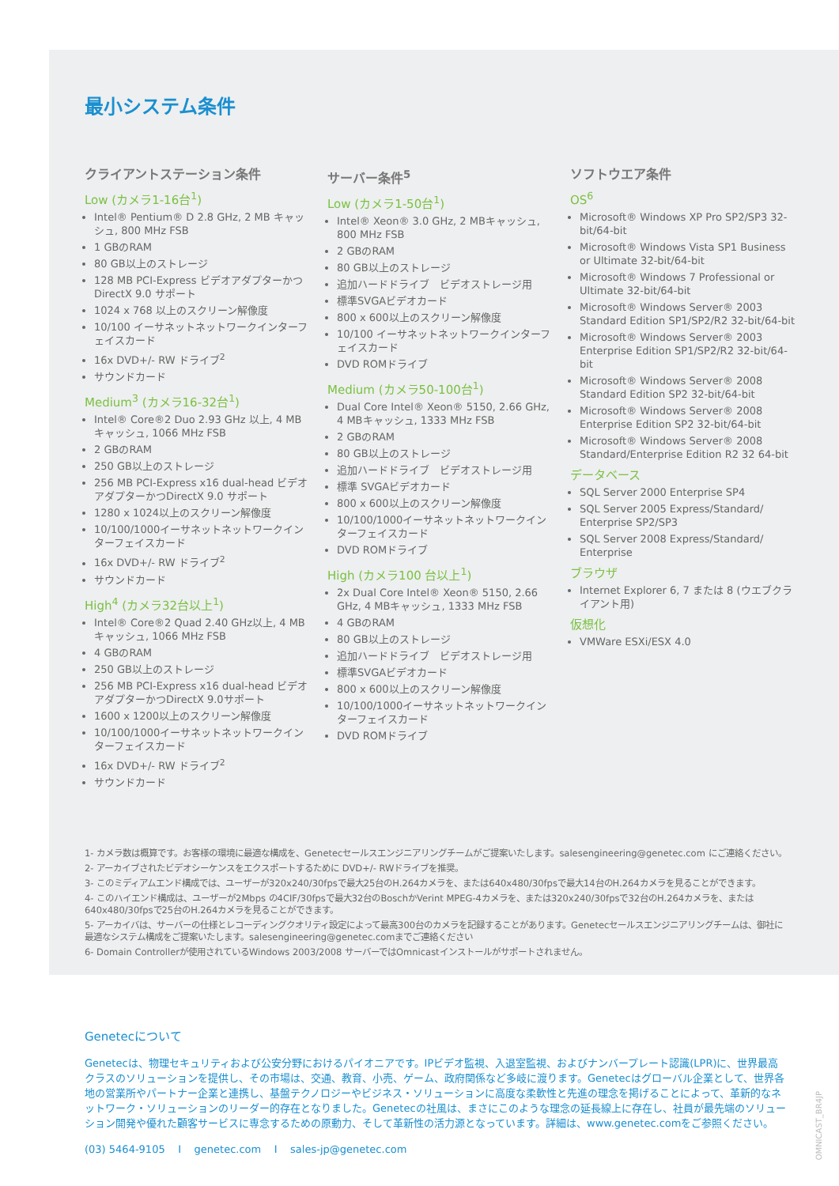最小システム条件
クライアントステーション条件
Low (カメラ1-16台<sup>1</sup>)
Intel® Pentium® D 2.8 GHz, 2 MB キャッシュ, 800 MHz FSB
1 GBのRAM
80 GB以上のストレージ
128 MB PCI-Express ビデオアダプターかつDirectX 9.0 サポート
1024 x 768 以上のスクリーン解像度
10/100 イーサネットネットワークインターフェイスカード
16x DVD+/- RW ドライブ<sup>2</sup>
サウンドカード
Medium<sup>3</sup> (カメラ16-32台<sup>1</sup>)
Intel® Core®2 Duo 2.93 GHz 以上, 4 MB キャッシュ, 1066 MHz FSB
2 GBのRAM
250 GB以上のストレージ
256 MB PCI-Express x16 dual-head ビデオアダプターかつDirectX 9.0 サポート
1280 x 1024以上のスクリーン解像度
10/100/1000イーサネットネットワークインターフェイスカード
16x DVD+/- RW ドライブ<sup>2</sup>
サウンドカード
High<sup>4</sup> (カメラ32台以上<sup>1</sup>)
Intel® Core®2 Quad 2.40 GHz以上, 4 MB キャッシュ, 1066 MHz FSB
4 GBのRAM
250 GB以上のストレージ
256 MB PCI-Express x16 dual-head ビデオアダプターかつDirectX 9.0サポート
1600 x 1200以上のスクリーン解像度
10/100/1000イーサネットネットワークインターフェイスカード
16x DVD+/- RW ドライブ<sup>2</sup>
サウンドカード
サーバー条件<sup>5</sup>
Low (カメラ1-50台<sup>1</sup>)
Intel® Xeon® 3.0 GHz, 2 MBキャッシュ, 800 MHz FSB
2 GBのRAM
80 GB以上のストレージ
追加ハードドライブ　ビデオストレージ用
標準SVGAビデオカード
800 x 600以上のスクリーン解像度
10/100 イーサネットネットワークインターフェイスカード
DVD ROMドライブ
Medium (カメラ50-100台<sup>1</sup>)
Dual Core Intel® Xeon® 5150, 2.66 GHz, 4 MBキャッシュ, 1333 MHz FSB
2 GBのRAM
80 GB以上のストレージ
追加ハードドライブ　ビデオストレージ用
標準 SVGAビデオカード
800 x 600以上のスクリーン解像度
10/100/1000イーサネットネットワークインターフェイスカード
DVD ROMドライブ
High (カメラ100 台以上<sup>1</sup>)
2x Dual Core Intel® Xeon® 5150, 2.66 GHz, 4 MBキャッシュ, 1333 MHz FSB
4 GBのRAM
80 GB以上のストレージ
追加ハードドライブ　ビデオストレージ用
標準SVGAビデオカード
800 x 600以上のスクリーン解像度
10/100/1000イーサネットネットワークインターフェイスカード
DVD ROMドライブ
ソフトウエア条件
OS<sup>6</sup>
Microsoft® Windows XP Pro SP2/SP3 32-bit/64-bit
Microsoft® Windows Vista SP1 Business or Ultimate 32-bit/64-bit
Microsoft® Windows 7 Professional or Ultimate 32-bit/64-bit
Microsoft® Windows Server® 2003 Standard Edition SP1/SP2/R2 32-bit/64-bit
Microsoft® Windows Server® 2003 Enterprise Edition SP1/SP2/R2 32-bit/64-bit
Microsoft® Windows Server® 2008 Standard Edition SP2 32-bit/64-bit
Microsoft® Windows Server® 2008 Enterprise Edition SP2 32-bit/64-bit
Microsoft® Windows Server® 2008 Standard/Enterprise Edition R2 32 64-bit
データベース
SQL Server 2000 Enterprise SP4
SQL Server 2005 Express/Standard/ Enterprise SP2/SP3
SQL Server 2008 Express/Standard/ Enterprise
ブラウザ
Internet Explorer 6, 7 または 8 (ウエブクライアント用)
仮想化
VMWare ESXi/ESX 4.0
1- カメラ数は概算です。お客様の環境に最適な構成を、Genetecセールスエンジニアリングチームがご提案いたします。salesengineering@genetec.com にご連絡ください。
2- アーカイブされたビデオシーケンスをエクスポートするために DVD+/- RWドライブを推奨。
3- このミディアムエンド構成では、ユーザーが320x240/30fpsで最大25台のH.264カメラを、または640x480/30fpsで最大14台のH.264カメラを見ることができます。
4- このハイエンド構成は、ユーザーが2Mbps の4CIF/30fpsで最大32台のBoschかVerint MPEG-4カメラを、または320x240/30fpsで32台のH.264カメラを、または640x480/30fpsで25台のH.264カメラを見ることができます。
5- アーカイバは、サーバーの仕様とレコーディングクオリティ設定によって最高300台のカメラを記録することがあります。Genetecセールスエンジニアリングチームは、御社に最適なシステム構成をご提案いたします。salesengineering@genetec.comまでご連絡ください
6- Domain Controllerが使用されているWindows 2003/2008 サーバーではOmnicastインストールがサポートされません。
Genetecについて
Genetecは、物理セキュリティおよび公安分野におけるパイオニアです。IPビデオ監視、入退室監視、およびナンバープレート認識(LPR)に、世界最高クラスのソリューションを提供し、その市場は、交通、教育、小売、ゲーム、政府関係など多岐に渡ります。Genetecはグローバル企業として、世界各地の営業所やパートナー企業と連携し、基盤テクノロジーやビジネス・ソリューションに高度な柔軟性と先進の理念を掲げることによって、革新的なネットワーク・ソリューションのリーダー的存在となりました。Genetecの社風は、まさにこのような理念の延長線上に存在し、社員が最先端のソリューション開発や優れた顧客サービスに専念するための原動力、そして革新性の活力源となっています。詳細は、www.genetec.comをご参照ください。
(03) 5464-9105 I genetec.com I sales-jp@genetec.com
OMNICAST_BR4JP